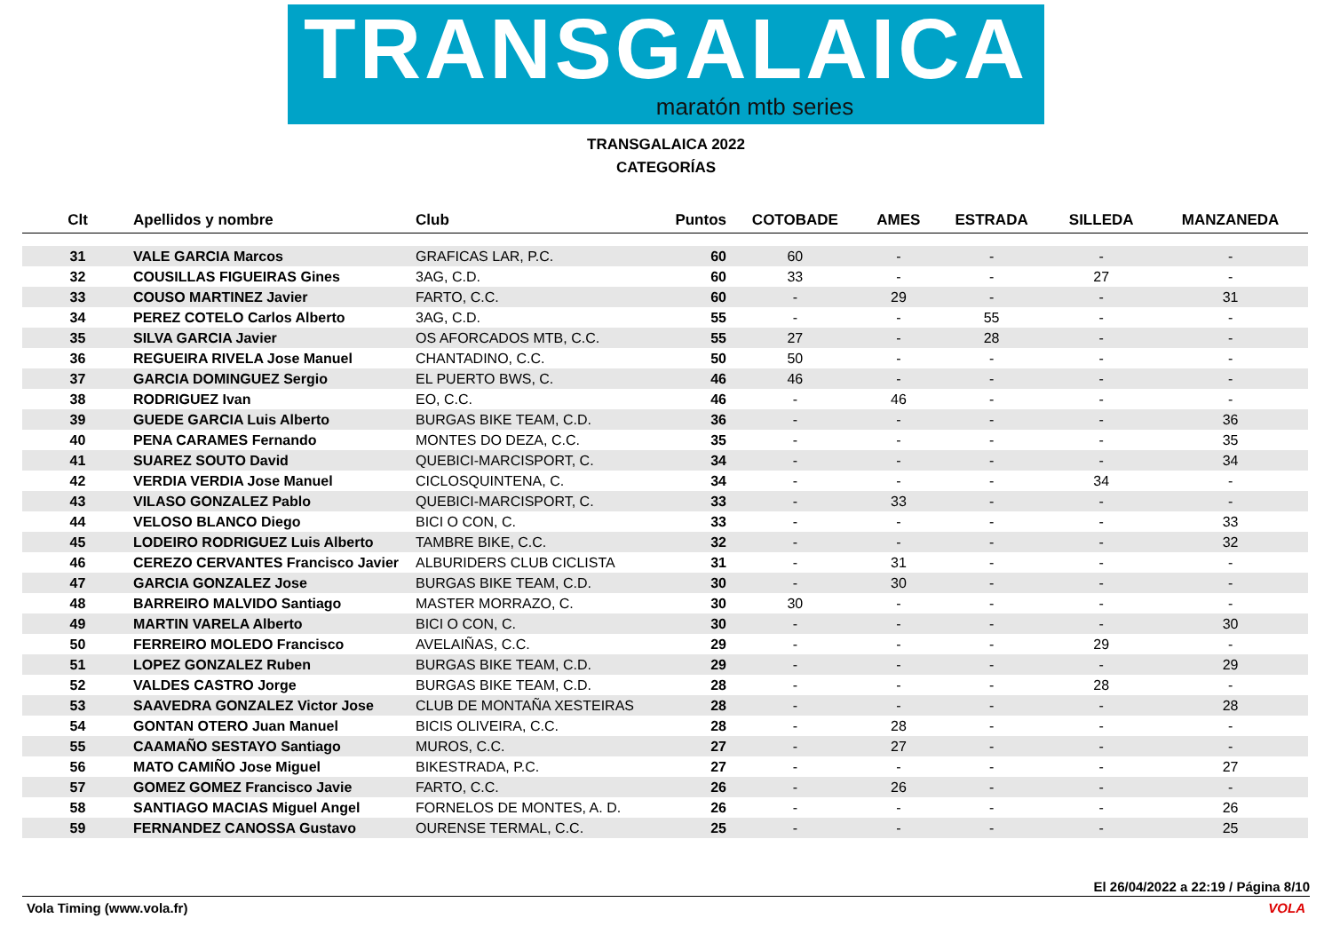TRANSGALAICA
maratón mtb series
TRANSGALAICA 2022
CATEGORÍAS
| Clt | Apellidos y nombre | Club | Puntos | COTOBADE | AMES | ESTRADA | SILLEDA | MANZANEDA |
| --- | --- | --- | --- | --- | --- | --- | --- | --- |
| 31 | VALE GARCIA Marcos | GRAFICAS LAR, P.C. | 60 | 60 | - | - | - | - |
| 32 | COUSILLAS FIGUEIRAS Gines | 3AG, C.D. | 60 | 33 | - | - | 27 | - |
| 33 | COUSO MARTINEZ Javier | FARTO, C.C. | 60 | - | 29 | - | - | 31 |
| 34 | PEREZ COTELO Carlos Alberto | 3AG, C.D. | 55 | - | - | 55 | - | - |
| 35 | SILVA GARCIA Javier | OS AFORCADOS MTB, C.C. | 55 | 27 | - | 28 | - | - |
| 36 | REGUEIRA RIVELA Jose Manuel | CHANTADINO, C.C. | 50 | 50 | - | - | - | - |
| 37 | GARCIA DOMINGUEZ Sergio | EL PUERTO BWS, C. | 46 | 46 | - | - | - | - |
| 38 | RODRIGUEZ Ivan | EO, C.C. | 46 | - | 46 | - | - | - |
| 39 | GUEDE GARCIA Luis Alberto | BURGAS BIKE TEAM, C.D. | 36 | - | - | - | - | 36 |
| 40 | PENA CARAMES Fernando | MONTES DO DEZA, C.C. | 35 | - | - | - | - | 35 |
| 41 | SUAREZ SOUTO David | QUEBICI-MARCISPORT, C. | 34 | - | - | - | - | 34 |
| 42 | VERDIA VERDIA Jose Manuel | CICLOSQUINTENA, C. | 34 | - | - | - | 34 | - |
| 43 | VILASO GONZALEZ Pablo | QUEBICI-MARCISPORT, C. | 33 | - | 33 | - | - | - |
| 44 | VELOSO BLANCO Diego | BICI O CON, C. | 33 | - | - | - | - | 33 |
| 45 | LODEIRO RODRIGUEZ Luis Alberto | TAMBRE BIKE, C.C. | 32 | - | - | - | - | 32 |
| 46 | CEREZO CERVANTES Francisco Javier | ALBURIDERS CLUB CICLISTA | 31 | - | 31 | - | - | - |
| 47 | GARCIA GONZALEZ Jose | BURGAS BIKE TEAM, C.D. | 30 | - | 30 | - | - | - |
| 48 | BARREIRO MALVIDO Santiago | MASTER MORRAZO, C. | 30 | 30 | - | - | - | - |
| 49 | MARTIN VARELA Alberto | BICI O CON, C. | 30 | - | - | - | - | 30 |
| 50 | FERREIRO MOLEDO Francisco | AVELAIÑAS, C.C. | 29 | - | - | - | 29 | - |
| 51 | LOPEZ GONZALEZ Ruben | BURGAS BIKE TEAM, C.D. | 29 | - | - | - | - | 29 |
| 52 | VALDES CASTRO Jorge | BURGAS BIKE TEAM, C.D. | 28 | - | - | - | 28 | - |
| 53 | SAAVEDRA GONZALEZ Victor Jose | CLUB DE MONTAÑA XESTEIRAS | 28 | - | - | - | - | 28 |
| 54 | GONTAN OTERO Juan Manuel | BICIS OLIVEIRA, C.C. | 28 | - | 28 | - | - | - |
| 55 | CAAMAÑO SESTAYO Santiago | MUROS, C.C. | 27 | - | 27 | - | - | - |
| 56 | MATO CAMIÑO Jose Miguel | BIKESTRADA, P.C. | 27 | - | - | - | - | 27 |
| 57 | GOMEZ GOMEZ Francisco Javie | FARTO, C.C. | 26 | - | 26 | - | - | - |
| 58 | SANTIAGO MACIAS Miguel Angel | FORNELOS DE MONTES, A. D. | 26 | - | - | - | - | 26 |
| 59 | FERNANDEZ CANOSSA Gustavo | OURENSE TERMAL, C.C. | 25 | - | - | - | - | 25 |
El 26/04/2022 a 22:19 / Página 8/10
Vola Timing (www.vola.fr) VOLA